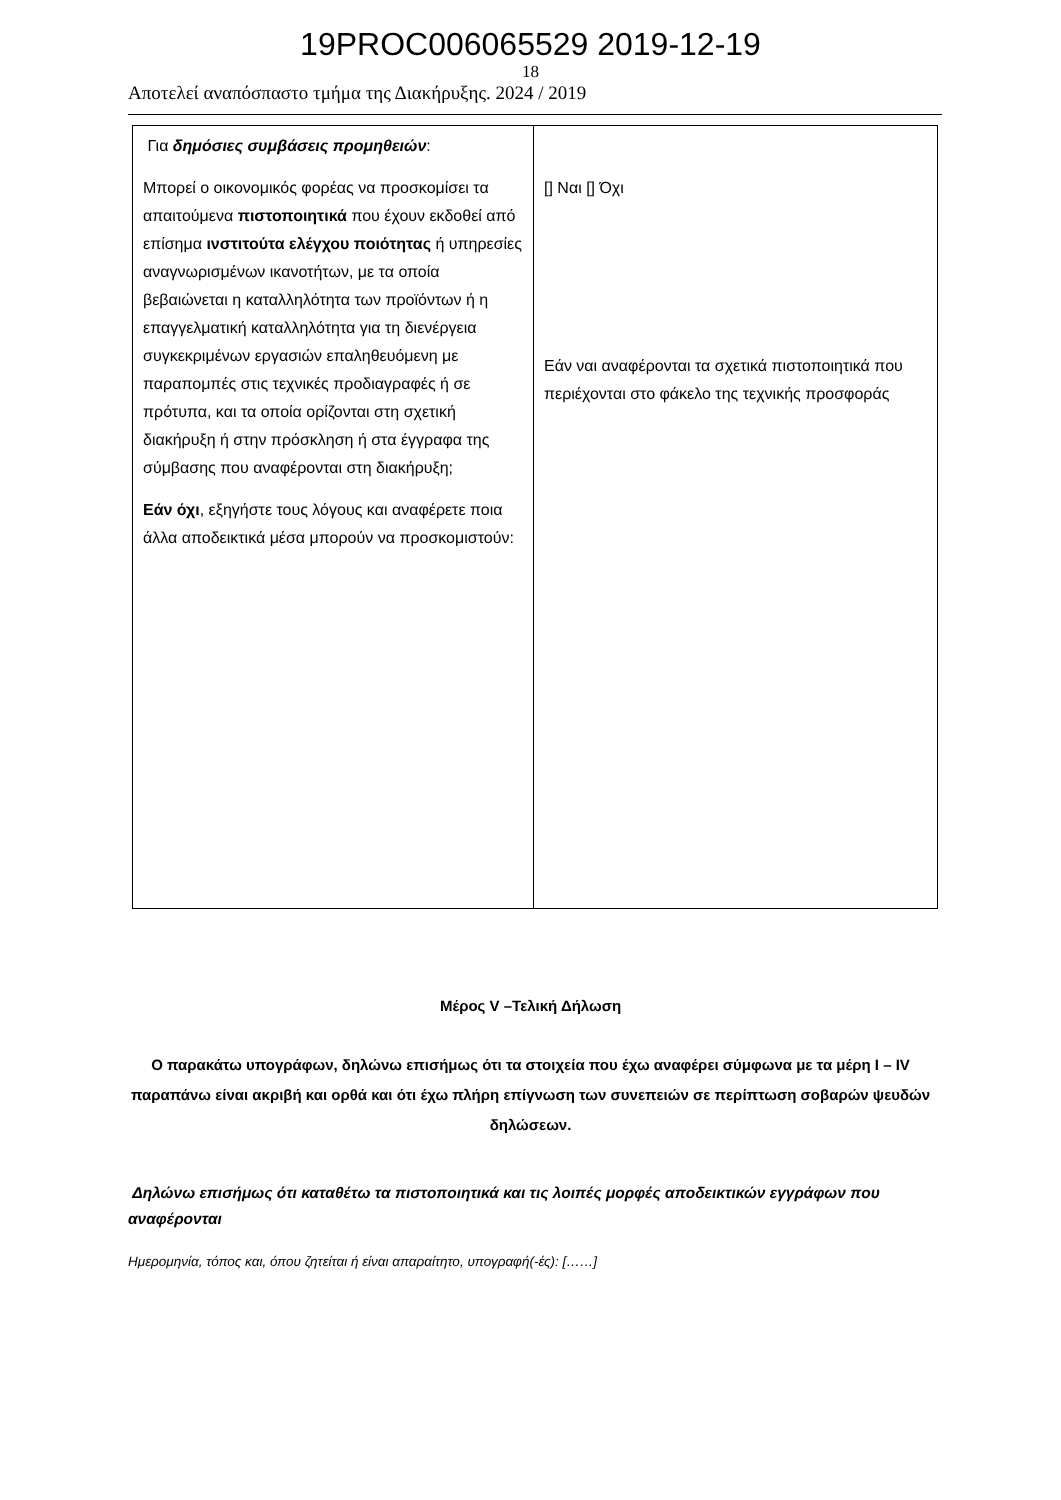19PROC006065529 2019-12-19
18
Αποτελεί αναπόσπαστο τμήμα της Διακήρυξης. 2024 / 2019
| Για δημόσιες συμβάσεις προμηθειών : Μπορεί ο οικονομικός φορέας να προσκομίσει τα απαιτούμενα πιστοποιητικά που έχουν εκδοθεί από επίσημα ινστιτούτα ελέγχου ποιότητας ή υπηρεσίες αναγνωρισμένων ικανοτήτων, με τα οποία βεβαιώνεται η καταλληλότητα των προϊόντων ή η επαγγελματική καταλληλότητα για τη διενέργεια συγκεκριμένων εργασιών επαληθευόμενη με παραπομπές στις τεχνικές προδιαγραφές ή σε πρότυπα, και τα οποία ορίζονται στη σχετική διακήρυξη ή στην πρόσκληση ή στα έγγραφα της σύμβασης που αναφέρονται στη διακήρυξη; Εάν όχι , εξηγήστε τους λόγους και αναφέρετε ποια άλλα αποδεικτικά μέσα μπορούν να προσκομιστούν: | [] Ναι [] Όχι Εάν ναι αναφέρονται τα σχετικά πιστοποιητικά που περιέχονται στο φάκελο της τεχνικής προσφοράς |
Μέρος V –Τελική Δήλωση
Ο παρακάτω υπογράφων, δηλώνω επισήμως ότι τα στοιχεία που έχω αναφέρει σύμφωνα με τα μέρη I – IV παραπάνω είναι ακριβή και ορθά και ότι έχω πλήρη επίγνωση των συνεπειών σε περίπτωση σοβαρών ψευδών δηλώσεων.
Δηλώνω επισήμως ότι καταθέτω τα πιστοποιητικά και τις λοιπές μορφές αποδεικτικών εγγράφων που αναφέρονται
Ημερομηνία, τόπος και, όπου ζητείται ή είναι απαραίτητο, υπογραφή(-ές): [……]